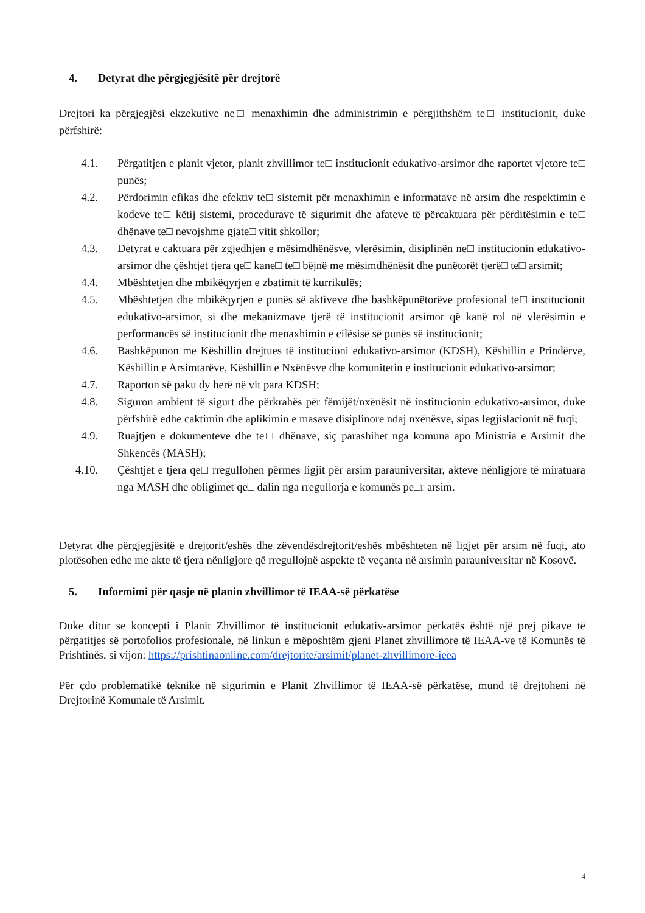4. Detyrat dhe përgjegjësitë për drejtorë
Drejtori ka përgjegjësi ekzekutive ne□ menaxhimin dhe administrimin e përgjithshëm te□ institucionit, duke përfshirë:
4.1. Përgatitjen e planit vjetor, planit zhvillimor te□ institucionit edukativo-arsimor dhe raportet vjetore te□ punës;
4.2. Përdorimin efikas dhe efektiv te□ sistemit për menaxhimin e informatave në arsim dhe respektimin e kodeve te□ këtij sistemi, procedurave të sigurimit dhe afateve të përcaktuara për përditësimin e te□ dhënave te□ nevojshme gjate□ vitit shkollor;
4.3. Detyrat e caktuara për zgjedhjen e mësimdhënësve, vlerësimin, disiplinën ne□ institucionin edukativo-arsimor dhe çështjet tjera qe□ kane□ te□ bëjnë me mësimdhënësit dhe punëtorët tjerë□ te□ arsimit;
4.4. Mbështetjen dhe mbikëqyrjen e zbatimit të kurrikulës;
4.5. Mbështetjen dhe mbikëqyrjen e punës së aktiveve dhe bashkëpunëtorëve profesional te□ institucionit edukativo-arsimor, si dhe mekanizmave tjerë të institucionit arsimor që kanë rol në vlerësimin e performancës së institucionit dhe menaxhimin e cilësisë së punës së institucionit;
4.6. Bashkëpunon me Këshillin drejtues të institucioni edukativo-arsimor (KDSH), Këshillin e Prindërve, Këshillin e Arsimtarëve, Këshillin e Nxënësve dhe komunitetin e institucionit edukativo-arsimor;
4.7. Raporton së paku dy herë në vit para KDSH;
4.8. Siguron ambient të sigurt dhe përkrahës për fëmijët/nxënësit në institucionin edukativo-arsimor, duke përfshirë edhe caktimin dhe aplikimin e masave disiplinore ndaj nxënësve, sipas legjislacionit në fuqi;
4.9. Ruajtjen e dokumenteve dhe te□ dhënave, siç parashihet nga komuna apo Ministria e Arsimit dhe Shkencës (MASH);
4.10. Çështjet e tjera qe□ rregullohen përmes ligjit për arsim parauniversitar, akteve nënligjore të miratuara nga MASH dhe obligimet qe□ dalin nga rregullorja e komunës pe□r arsim.
Detyrat dhe përgjegjësitë e drejtorit/eshës dhe zëvendësdrejtorit/eshës mbështeten në ligjet për arsim në fuqi, ato plotësohen edhe me akte të tjera nënligjore që rregullojnë aspekte të veçanta në arsimin parauniversitar në Kosovë.
5. Informimi për qasje në planin zhvillimor të IEAA-së përkatëse
Duke ditur se koncepti i Planit Zhvillimor të institucionit edukativ-arsimor përkatës është një prej pikave të përgatitjes së portofolios profesionale, në linkun e mëposhtëm gjeni Planet zhvillimore të IEAA-ve të Komunës të Prishtinës, si vijon: https://prishtinaonline.com/drejtorite/arsimit/planet-zhvillimore-ieea
Për çdo problematikë teknike në sigurimin e Planit Zhvillimor të IEAA-së përkatëse, mund të drejtoheni në Drejtorinë Komunale të Arsimit.
4